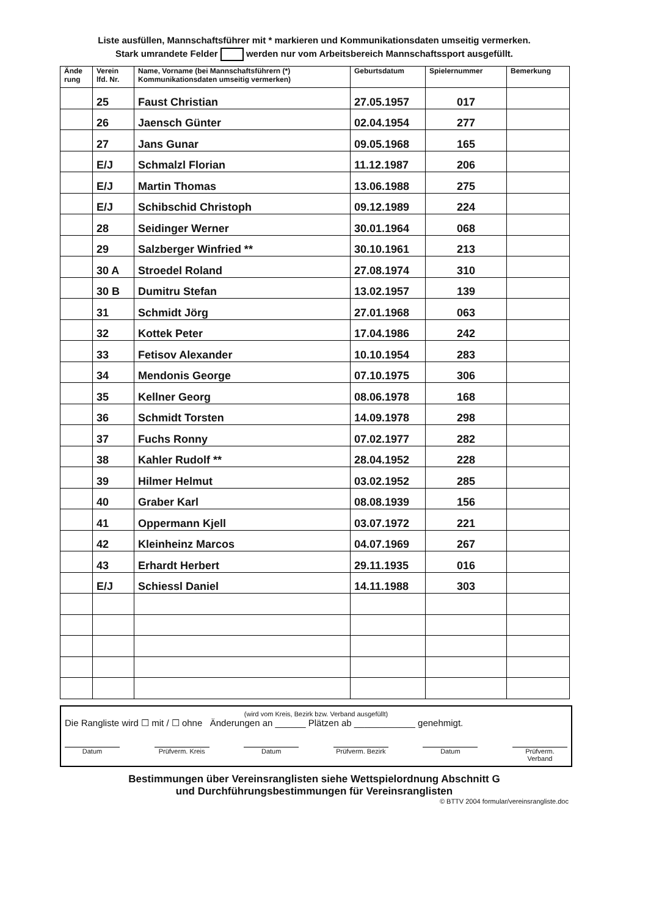Liste ausfüllen, Mannschaftsführer mit * markieren und Kommunikationsdaten umseitig vermerken.
Stark umrandete Felder werden nur vom Arbeitsbereich Mannschaftssport ausgefüllt.
| Ände rung | Verein lfd. Nr. | Name, Vorname (bei Mannschaftsführern (*) Kommunikationsdaten umseitig vermerken) | Geburtsdatum | Spielernummer | Bemerkung |
| --- | --- | --- | --- | --- | --- |
| | 25 | Faust Christian | 27.05.1957 | 017 | |
| | 26 | Jaensch Günter | 02.04.1954 | 277 | |
| | 27 | Jans Gunar | 09.05.1968 | 165 | |
| | E/J | Schmalzl Florian | 11.12.1987 | 206 | |
| | E/J | Martin Thomas | 13.06.1988 | 275 | |
| | E/J | Schibschid Christoph | 09.12.1989 | 224 | |
| | 28 | Seidinger Werner | 30.01.1964 | 068 | |
| | 29 | Salzberger Winfried ** | 30.10.1961 | 213 | |
| | 30 A | Stroedel Roland | 27.08.1974 | 310 | |
| | 30 B | Dumitru Stefan | 13.02.1957 | 139 | |
| | 31 | Schmidt Jörg | 27.01.1968 | 063 | |
| | 32 | Kottek Peter | 17.04.1986 | 242 | |
| | 33 | Fetisov Alexander | 10.10.1954 | 283 | |
| | 34 | Mendonis George | 07.10.1975 | 306 | |
| | 35 | Kellner Georg | 08.06.1978 | 168 | |
| | 36 | Schmidt Torsten | 14.09.1978 | 298 | |
| | 37 | Fuchs Ronny | 07.02.1977 | 282 | |
| | 38 | Kahler Rudolf ** | 28.04.1952 | 228 | |
| | 39 | Hilmer Helmut | 03.02.1952 | 285 | |
| | 40 | Graber Karl | 08.08.1939 | 156 | |
| | 41 | Oppermann Kjell | 03.07.1972 | 221 | |
| | 42 | Kleinheinz Marcos | 04.07.1969 | 267 | |
| | 43 | Erhardt Herbert | 29.11.1935 | 016 | |
| | E/J | Schiessl Daniel | 14.11.1988 | 303 | |
(wird vom Kreis, Bezirk bzw. Verband ausgefüllt)
Die Rangliste wird ☐ mit / ☐ ohne Änderungen an ______ Plätzen ab ____________ genehmigt.
Datum Prüfverm. Kreis Datum Prüfverm. Bezirk Datum Prüfverm. Verband
Bestimmungen über Vereinsranglisten siehe Wettspielordnung Abschnitt G
und Durchführungsbestimmungen für Vereinsranglisten
© BTTV 2004 formular/vereinsrangliste.doc